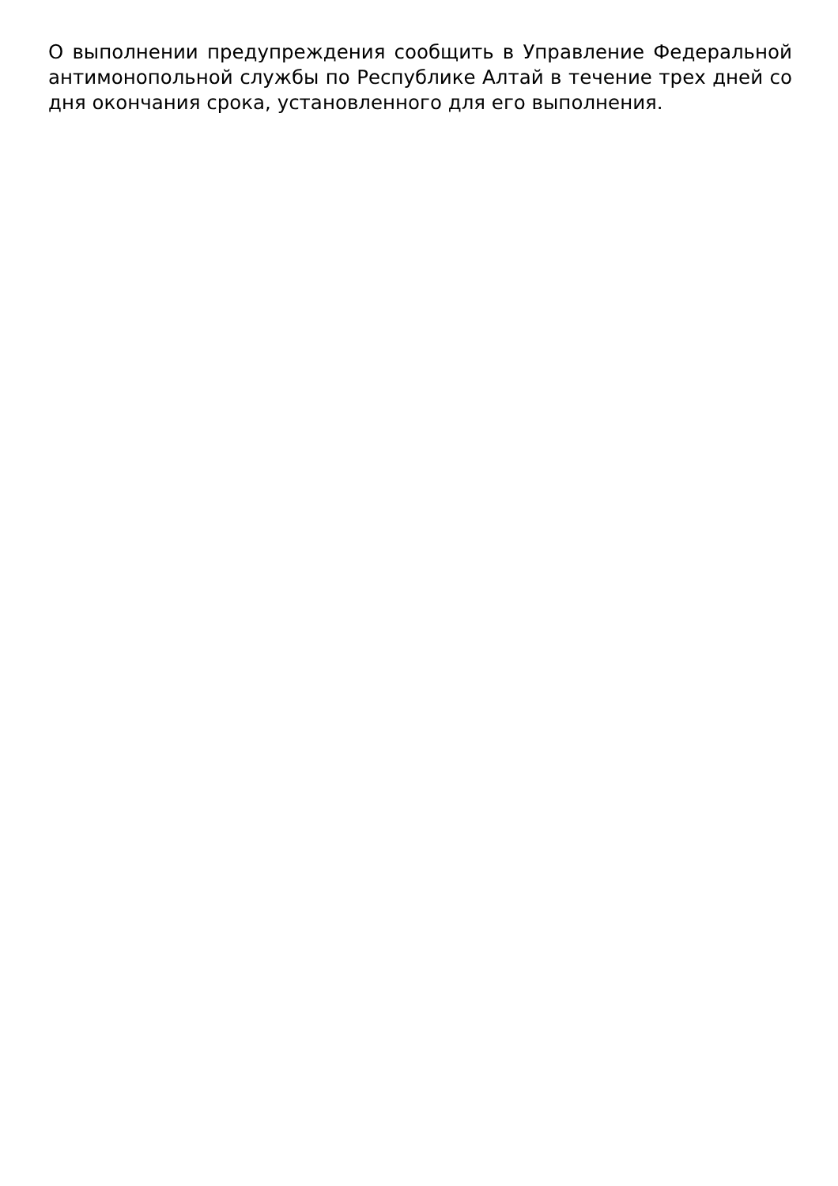О выполнении предупреждения сообщить в Управление Федеральной антимонопольной службы по Республике Алтай в течение трех дней со дня окончания срока, установленного для его выполнения.